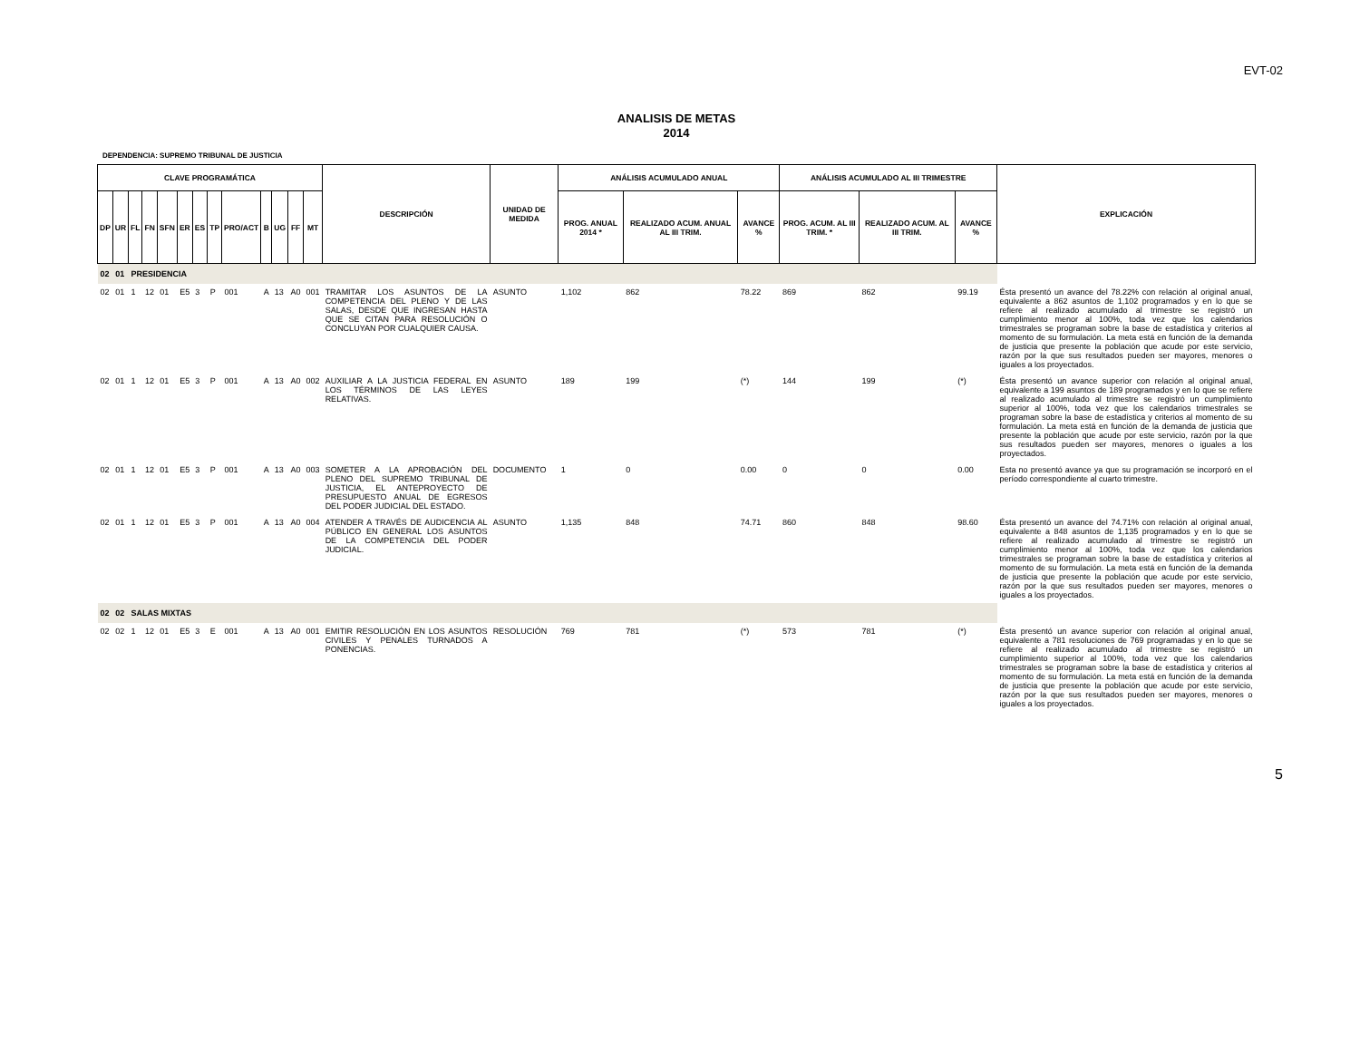EVT-02
ANALISIS DE METAS
2014
DEPENDENCIA: SUPREMO TRIBUNAL DE JUSTICIA
| CLAVE PROGRAMÁTICA | | | | | | | | | | | | | DESCRIPCIÓN | UNIDAD DE MEDIDA | ANÁLISIS ACUMULADO ANUAL | | | ANÁLISIS ACUMULADO AL III TRIMESTRE | | | EXPLICACIÓN |
| --- | --- | --- | --- | --- | --- | --- | --- | --- | --- | --- | --- | --- | --- | --- | --- | --- | --- | --- | --- | --- | --- |
| DP | UR | FL | FN | SFN | ER | ES | TP | PRO/ACT | B | UG | FF | MT | | | PROG. ANUAL 2014 * | REALIZADO ACUM. ANUAL AL III TRIM. | AVANCE % | PROG. ACUM. AL III TRIM. * | REALIZADO ACUM. AL III TRIM. | AVANCE % | |
| 02 | 01 | PRESIDENCIA | | | | | | | | | | | | | | | | | | | |
| 02 | 01 | 1 | 12 | 01 | E5 | 3 | P | 001 | A | 13 | A0 | 001 | TRAMITAR LOS ASUNTOS DE LA COMPETENCIA DEL PLENO Y DE LAS SALAS, DESDE QUE INGRESAN HASTA QUE SE CITAN PARA RESOLUCIÓN O CONCLUYAN POR CUALQUIER CAUSA. | ASUNTO | 1,102 | 862 | 78.22 | 869 | 862 | 99.19 | Ésta presentó un avance del 78.22% con relación al original anual, equivalente a 862 asuntos de 1,102 programados y en lo que se refiere al realizado acumulado al trimestre se registró un cumplimiento menor al 100%, toda vez que los calendarios trimestrales se programan sobre la base de estadística y criterios al momento de su formulación. La meta está en función de la demanda de justicia que presente la población que acude por este servicio, razón por la que sus resultados pueden ser mayores, menores o iguales a los proyectados. |
| 02 | 01 | 1 | 12 | 01 | E5 | 3 | P | 001 | A | 13 | A0 | 002 | AUXILIAR A LA JUSTICIA FEDERAL EN LOS TÉRMINOS DE LAS LEYES RELATIVAS. | ASUNTO | 189 | 199 | (*) | 144 | 199 | (*) | Ésta presentó un avance superior con relación al original anual, equivalente a 199 asuntos de 189 programados y en lo que se refiere al realizado acumulado al trimestre se registró un cumplimiento superior al 100%, toda vez que los calendarios trimestrales se programan sobre la base de estadística y criterios al momento de su formulación. La meta está en función de la demanda de justicia que presente la población que acude por este servicio, razón por la que sus resultados pueden ser mayores, menores o iguales a los proyectados. |
| 02 | 01 | 1 | 12 | 01 | E5 | 3 | P | 001 | A | 13 | A0 | 003 | SOMETER A LA APROBACIÓN DEL PLENO DEL SUPREMO TRIBUNAL DE JUSTICIA, EL ANTEPROYECTO DE PRESUPUESTO ANUAL DE EGRESOS DEL PODER JUDICIAL DEL ESTADO. | DOCUMENTO | 1 | 0 | 0.00 | 0 | 0 | 0.00 | Esta no presentó avance ya que su programación se incorporó en el período correspondiente al cuarto trimestre. |
| 02 | 01 | 1 | 12 | 01 | E5 | 3 | P | 001 | A | 13 | A0 | 004 | ATENDER A TRAVÉS DE AUDICENCIA AL PÚBLICO EN GENERAL LOS ASUNTOS DE LA COMPETENCIA DEL PODER JUDICIAL. | ASUNTO | 1,135 | 848 | 74.71 | 860 | 848 | 98.60 | Ésta presentó un avance del 74.71% con relación al original anual, equivalente a 848 asuntos de 1,135 programados y en lo que se refiere al realizado acumulado al trimestre se registró un cumplimiento menor al 100%, toda vez que los calendarios trimestrales se programan sobre la base de estadística y criterios al momento de su formulación. La meta está en función de la demanda de justicia que presente la población que acude por este servicio, razón por la que sus resultados pueden ser mayores, menores o iguales a los proyectados. |
| 02 | 02 | SALAS MIXTAS | | | | | | | | | | | | | | | | | | | |
| 02 | 02 | 1 | 12 | 01 | E5 | 3 | E | 001 | A | 13 | A0 | 001 | EMITIR RESOLUCIÓN EN LOS ASUNTOS CIVILES Y PENALES TURNADOS A PONENCIAS. | RESOLUCIÓN | 769 | 781 | (*) | 573 | 781 | (*) | Ésta presentó un avance superior con relación al original anual, equivalente a 781 resoluciones de 769 programadas y en lo que se refiere al realizado acumulado al trimestre se registró un cumplimiento superior al 100%, toda vez que los calendarios trimestrales se programan sobre la base de estadística y criterios al momento de su formulación. La meta está en función de la demanda de justicia que presente la población que acude por este servicio, razón por la que sus resultados pueden ser mayores, menores o iguales a los proyectados. |
5